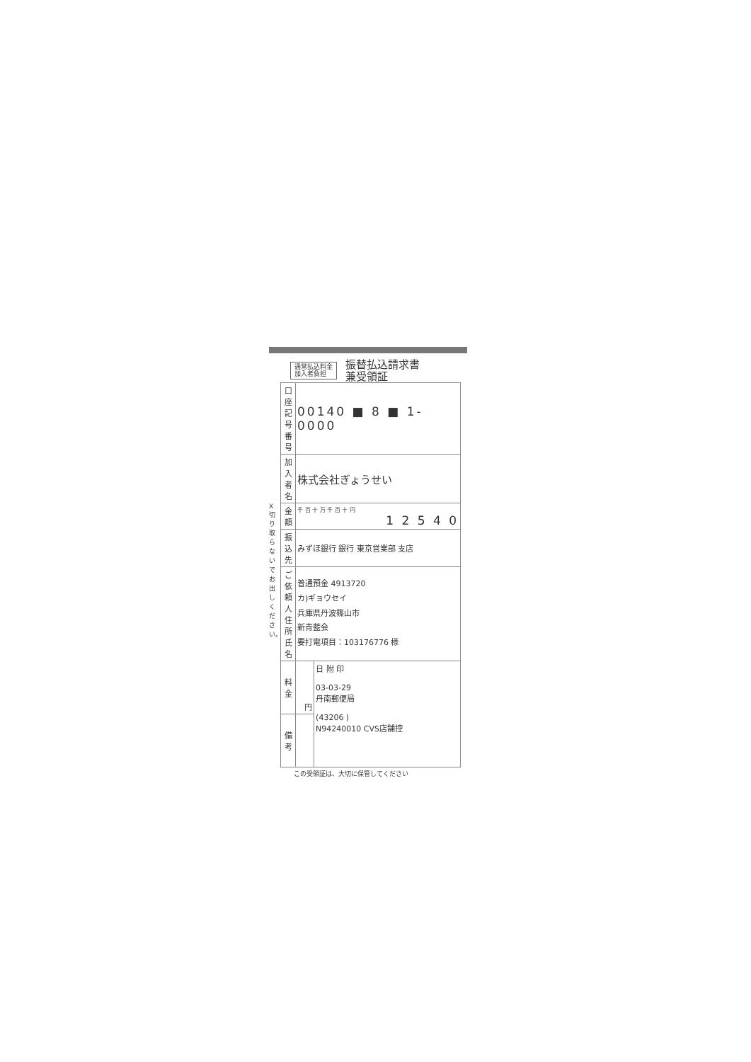通常払込料金
加入者負担
振替払込請求書
兼受領証
| 口座記号番号 | 00140 ■ 8 ■ 1-0000 | |
| 加入者名 | 株式会社ぎょうせい | |
| 金額 | 千 百 十 万 千 百 十 円 1 2 5 4 0 | |
| 振込先 | みずほ銀行 銀行 東京営業部 支店 | |
| ご依頼人住所氏名 | 普通預金 4913720 カ)ギョウセイ 兵庫県丹波篠山市 新青藍会 要打電項目：103176776 様 | |
| 料金 | 円 | 日 附 印 03-03-29 丹南郵便局 (43206 ) N94240010 CVS店舗控 |
| 備考 | | |
X 切り取らないでお出しください。
この受領証は、大切に保管してください